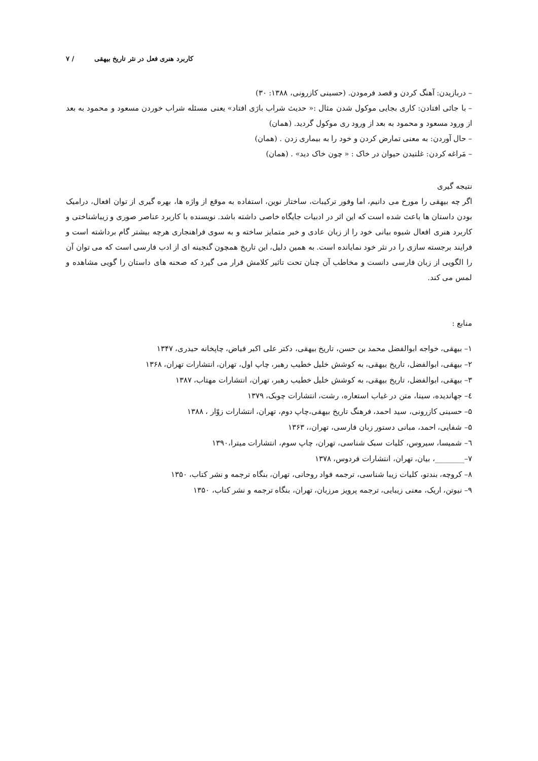کاربرد هنری فعل در نثر تاریخ بیهقی / ۷
– دربازیدن: آهنگ کردن و قصد فرمودن. (حسینی کازرونی، ۱۳۸۸: ۳۰)
– با جائی افتادن: کاری بجایی موکول شدن مثال :« حدیث شراب بارَی افتاد» یعنی مسئله شراب خوردن مسعود و محمود به بعد از ورود مسعود و محمود به بعد از ورود ری موکول گردید. (همان)
– حال آوردن: به معنی تمارض کردن و خود را به بیماری زدن . (همان)
– مَراغه کردن: غلتیدن حیوان در خاک : « چون خاک دید» . (همان)
نتیجه گیری
اگر چه بیهقی را مورخ می دانیم، اما وفور ترکیبات، ساختار نوین، استفاده به موقع از واژه ها، بهره گیری از توان افعال، درامیک بودن داستان ها باعث شده است که این اثر در ادبیات جایگاه خاصی داشته باشد. نویسنده با کاربرد عناصر صوری و زیباشناختی و کاربرد هنری افعال شیوه بیانی خود را از زبان عادی و خبر متمایز ساخته و به سوی فراهنجاری هرچه بیشتر گام برداشته است و فرایند برجسته سازی را در نثر خود نمایانده است. به همین دلیل، این تاریخ همچون گنجینه ای از ادب فارسی است که می توان آن را الگویی از زبان فارسی دانست و مخاطب آن چنان تحت تاثیر کلامش قرار می گیرد که صحنه های داستان را گویی مشاهده و لمس می کند.
منابع :
۱– بیهقی، خواجه ابوالفضل محمد بن حسن، تاریخ بیهقی، دکتر علی اکبر فیاض، چاپخانه حیدری، ۱۳۴۷
۲– بیهقی، ابوالفضل، تاریخ بیهقی، به کوشش خلیل خطیب رهبر، چاپ اول، تهران، انتشارات تهران، ۱۳۶۸
۳– بیهقی، ابوالفضل، تاریخ بیهقی، به کوشش خلیل خطیب رهبر، تهران، انتشارات مهتاب، ۱۳۸۷
٤– جهاندیده، سینا، متن در غیاب استعاره، رشت، انتشارات چوبک، ۱۳۷۹
۵– حسینی کازرونی، سید احمد، فرهنگ تاریخ بیهقی،چاپ دوم، تهران، انتشارات زوّار ، ۱۳۸۸
۵– شفایی، احمد، مبانی دستور زبان فارسی، تهران،، ۱۳۶۳
٦– شمیسا، سیروس، کلیات سبک شناسی، تهران، چاپ سوم، انتشارات میترا،۱۳۹۰
۷–________، بیان، تهران، انتشارات فردوس، ۱۳۷۸
۸– کروچه، بندتو، کلیات زیبا شناسی، ترجمه فواد روحانی، تهران، بنگاه ترجمه و نشر کتاب، ۱۳۵۰
۹– نیوتن، اریک، معنی زیبایی، ترجمه پرویز مرزبان، تهران، بنگاه ترجمه و نشر کتاب، ۱۳۵۰